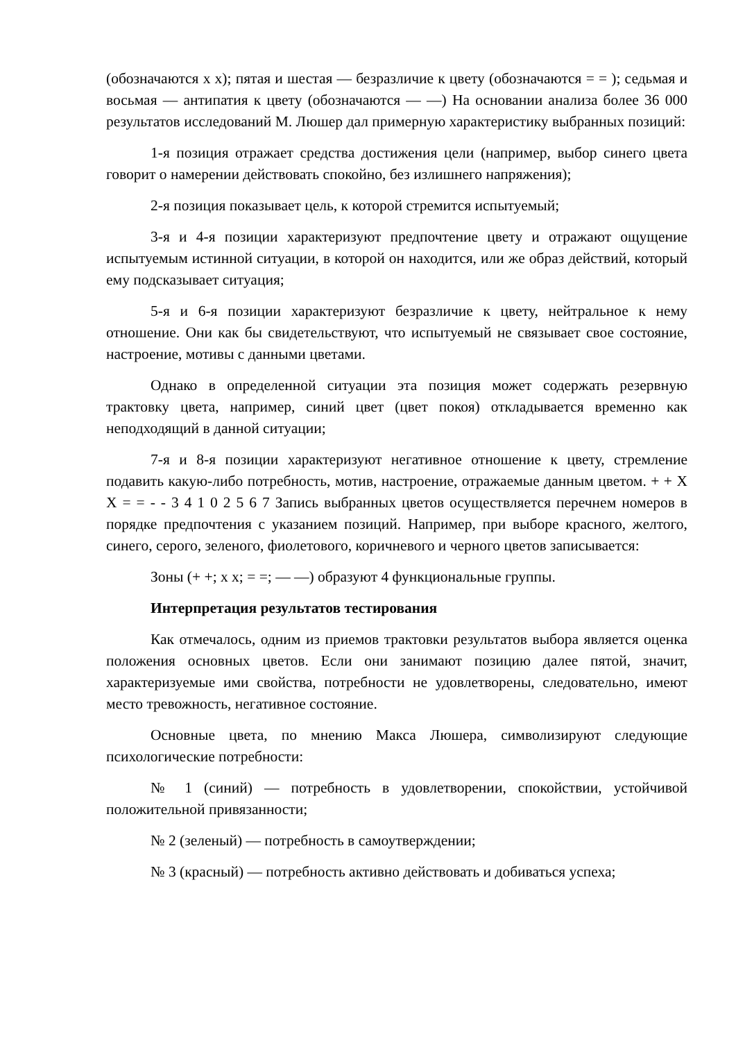(обозначаются х х); пятая и шестая — безразличие к цвету (обозначаются = = ); седьмая и восьмая — антипатия к цвету (обозначаются — —) На основании анализа более 36 000 результатов исследований М. Люшер дал примерную характеристику выбранных позиций:
1-я позиция отражает средства достижения цели (например, выбор синего цвета говорит о намерении действовать спокойно, без излишнего напряжения);
2-я позиция показывает цель, к которой стремится испытуемый;
3-я и 4-я позиции характеризуют предпочтение цвету и отражают ощущение испытуемым истинной ситуации, в которой он находится, или же образ действий, который ему подсказывает ситуация;
5-я и 6-я позиции характеризуют безразличие к цвету, нейтральное к нему отношение. Они как бы свидетельствуют, что испытуемый не связывает свое состояние, настроение, мотивы с данными цветами.
Однако в определенной ситуации эта позиция может содержать резервную трактовку цвета, например, синий цвет (цвет покоя) откладывается временно как неподходящий в данной ситуации;
7-я и 8-я позиции характеризуют негативное отношение к цвету, стремление подавить какую-либо потребность, мотив, настроение, отражаемые данным цветом. + + Х Х = = - - 3 4 1 0 2 5 6 7 Запись выбранных цветов осуществляется перечнем номеров в порядке предпочтения с указанием позиций. Например, при выборе красного, желтого, синего, серого, зеленого, фиолетового, коричневого и черного цветов записывается:
Зоны (+ +; х х; = =; — —) образуют 4 функциональные группы.
Интерпретация результатов тестирования
Как отмечалось, одним из приемов трактовки результатов выбора является оценка положения основных цветов. Если они занимают позицию далее пятой, значит, характеризуемые ими свойства, потребности не удовлетворены, следовательно, имеют место тревожность, негативное состояние.
Основные цвета, по мнению Макса Люшера, символизируют следующие психологические потребности:
№ 1 (синий) — потребность в удовлетворении, спокойствии, устойчивой положительной привязанности;
№ 2 (зеленый) — потребность в самоутверждении;
№ 3 (красный) — потребность активно действовать и добиваться успеха;